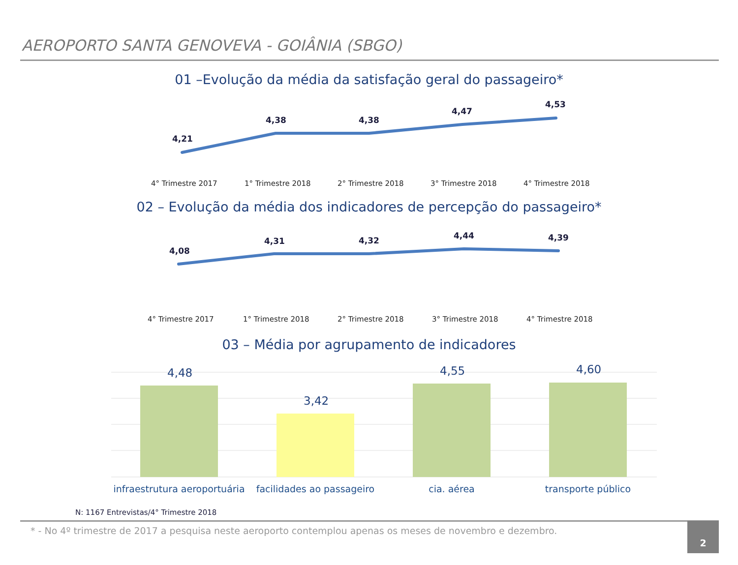AEROPORTO SANTA GENOVEVA - GOIÂNIA (SBGO)
01 –Evolução da média da satisfação geral do passageiro*
4,21
4,38 4,38
4,47
4,53
4° Trimestre 2017 1° Trimestre 2018 2° Trimestre 2018 3° Trimestre 2018 4° Trimestre 2018
02 – Evolução da média dos indicadores de percepção do passageiro*
4,08
4,31 4,32 4,44 4,39
4° Trimestre 2017 1° Trimestre 2018 2° Trimestre 2018 3° Trimestre 2018 4° Trimestre 2018
03 – Média por agrupamento de indicadores
4,48
3,42
4,55 4,60
infraestrutura aeroportuária
facilidades ao passageiro
cia. aérea transporte público
N: 1167 Entrevistas/4° Trimestre 2018
* - No 4º trimestre de 2017 a pesquisa neste aeroporto contemplou apenas os meses de novembro e dezembro.
2